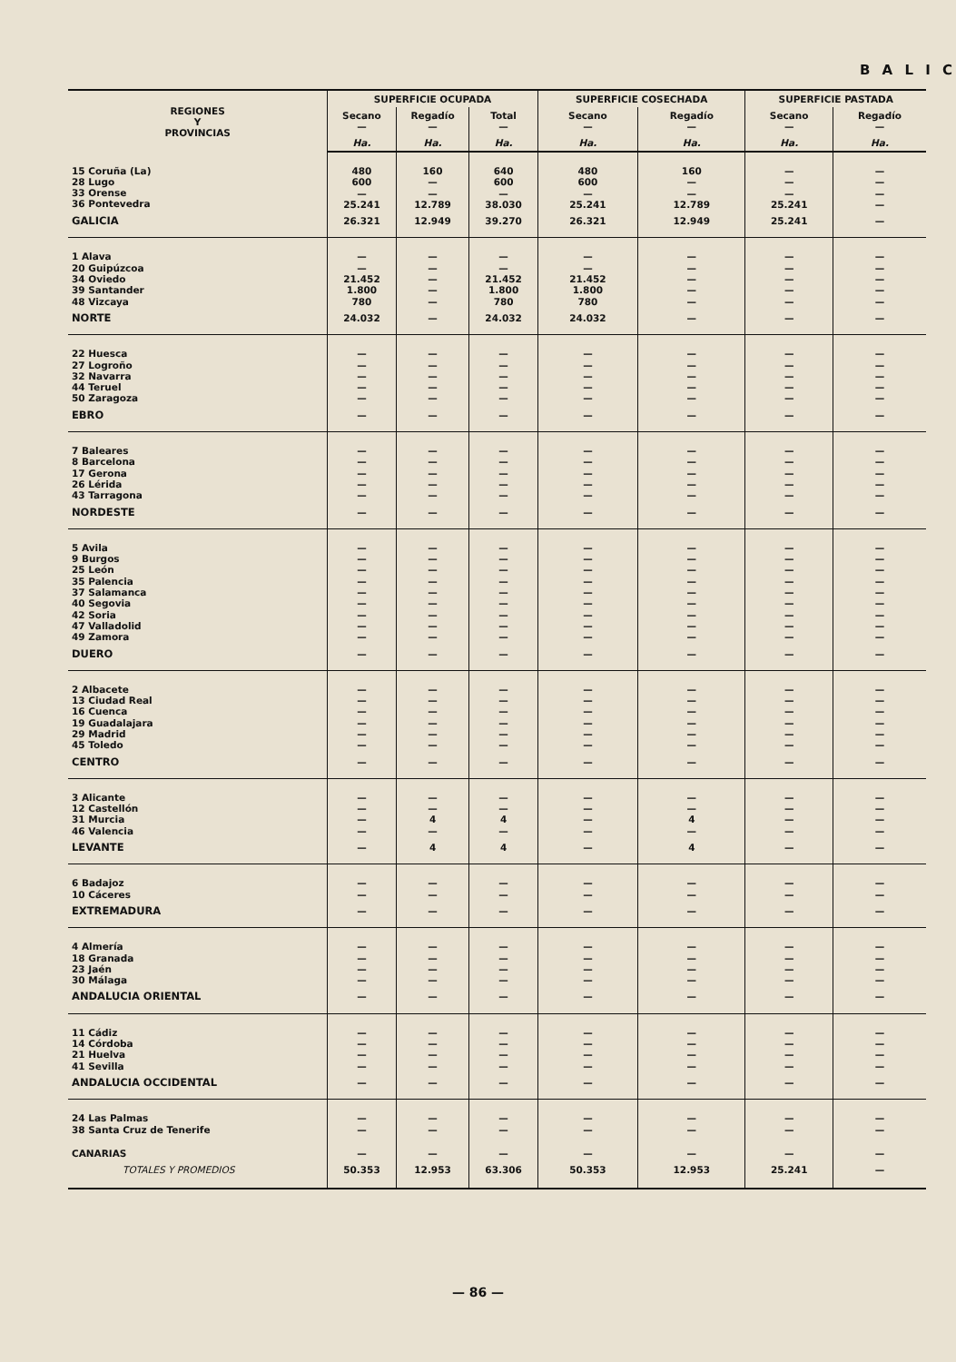B A L I C
| REGIONES Y PROVINCIAS | SUPERFICIE OCUPADA | | | SUPERFICIE COSECHADA | | SUPERFICIE PASTADA | |
| --- | --- | --- | --- | --- | --- | --- | --- |
| | Secano — | Regadío — | Total — | Secano — | Regadío — | Secano — | Regadío — |
| | Ha. | Ha. | Ha. | Ha. | Ha. | Ha. | Ha. |
| 15 Coruña (La) 28 Lugo 33 Orense 36 Pontevedra | 480 600 — 25.241 | 160 — — 12.789 | 640 600 — 38.030 | 480 600 — 25.241 | 160 — — 12.789 | — — — 25.241 | — — — — |
| GALICIA | 26.321 | 12.949 | 39.270 | 26.321 | 12.949 | 25.241 | — |
| 1 Alava 20 Guipúzcoa 34 Oviedo 39 Santander 48 Vizcaya | — — 21.452 1.800 780 | — — — — — | — — 21.452 1.800 780 | — — 21.452 1.800 780 | — — — — — | — — — — — | — — — — — |
| NORTE | 24.032 | — | 24.032 | 24.032 | — | — | — |
| 22 Huesca 27 Logroño 32 Navarra 44 Teruel 50 Zaragoza | — — — — — | — — — — — | — — — — — | — — — — — | — — — — — | — — — — — | — — — — — |
| EBRO | — | — | — | — | — | — | — |
| 7 Baleares 8 Barcelona 17 Gerona 26 Lérida 43 Tarragona | — — — — — | — — — — — | — — — — — | — — — — — | — — — — — | — — — — — | — — — — — |
| NORDESTE | — | — | — | — | — | — | — |
| 5 Avila 9 Burgos 25 León 35 Palencia 37 Salamanca 40 Segovia 42 Soria 47 Valladolid 49 Zamora | — — — — — — — — — | — — — — — — — — — | — — — — — — — — — | — — — — — — — — — | — — — — — — — — — | — — — — — — — — — | — — — — — — — — — |
| DUERO | — | — | — | — | — | — | — |
| 2 Albacete 13 Ciudad Real 16 Cuenca 19 Guadalajara 29 Madrid 45 Toledo | — — — — — — | — — — — — — | — — — — — — | — — — — — — | — — — — — — | — — — — — — | — — — — — — |
| CENTRO | — | — | — | — | — | — | — |
| 3 Alicante 12 Castellón 31 Murcia 46 Valencia | — — — — | — — 4 — | — — 4 — | — — — — | — — 4 — | — — — — | — — — — |
| LEVANTE | — | 4 | 4 | — | 4 | — | — |
| 6 Badajoz 10 Cáceres | — — | — — | — — | — — | — — | — — | — — |
| EXTREMADURA | — | — | — | — | — | — | — |
| 4 Almería 18 Granada 23 Jaén 30 Málaga | — — — — | — — — — | — — — — | — — — — | — — — — | — — — — | — — — — |
| ANDALUCIA ORIENTAL | — | — | — | — | — | — | — |
| 11 Cádiz 14 Córdoba 21 Huelva 41 Sevilla | — — — — | — — — — | — — — — | — — — — | — — — — | — — — — | — — — — |
| ANDALUCIA OCCIDENTAL | — | — | — | — | — | — | — |
| 24 Las Palmas 38 Santa Cruz de Tenerife | — — | — — | — — | — — | — — | — — | — — |
| CANARIAS | — | — | — | — | — | — | — |
| TOTALES Y PROMEDIOS | 50.353 | 12.953 | 63.306 | 50.353 | 12.953 | 25.241 | — |
— 86 —